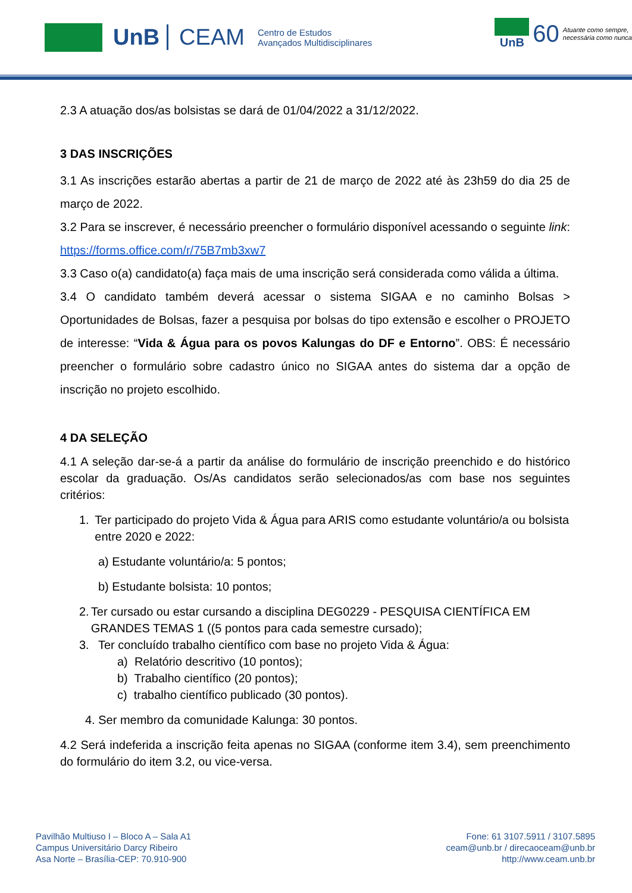UnB CEAM
Centro de Estudos
Avançados Multidisciplinares
UnB
60
Atuante como sempre,
necessária como nunca
2.3 A atuação dos/as bolsistas se dará de 01/04/2022 a 31/12/2022.
3 DAS INSCRIÇÕES
3.1 As inscrições estarão abertas a partir de 21 de março de 2022 até às 23h59 do dia 25 de março de 2022.
3.2 Para se inscrever, é necessário preencher o formulário disponível acessando o seguinte link: https://forms.office.com/r/75B7mb3xw7
3.3 Caso o(a) candidato(a) faça mais de uma inscrição será considerada como válida a última.
3.4 O candidato também deverá acessar o sistema SIGAA e no caminho Bolsas > Oportunidades de Bolsas, fazer a pesquisa por bolsas do tipo extensão e escolher o PROJETO de interesse: “Vida & Água para os povos Kalungas do DF e Entorno”. OBS: É necessário preencher o formulário sobre cadastro único no SIGAA antes do sistema dar a opção de inscrição no projeto escolhido.
4 DA SELEÇÃO
4.1 A seleção dar-se-á a partir da análise do formulário de inscrição preenchido e do histórico escolar da graduação. Os/As candidatos serão selecionados/as com base nos seguintes critérios:
1. Ter participado do projeto Vida & Água para ARIS como estudante voluntário/a ou bolsista entre 2020 e 2022:
a) Estudante voluntário/a: 5 pontos;
b) Estudante bolsista: 10 pontos;
2. Ter cursado ou estar cursando a disciplina DEG0229 - PESQUISA CIENTÍFICA EM GRANDES TEMAS 1 ((5 pontos para cada semestre cursado);
3. Ter concluído trabalho científico com base no projeto Vida & Água:
a) Relatório descritivo (10 pontos);
b) Trabalho científico (20 pontos);
c) trabalho científico publicado (30 pontos).
4. Ser membro da comunidade Kalunga: 30 pontos.
4.2 Será indeferida a inscrição feita apenas no SIGAA (conforme item 3.4), sem preenchimento do formulário do item 3.2, ou vice-versa.
Pavilhão Multiuso I – Bloco A – Sala A1
Campus Universitário Darcy Ribeiro
Asa Norte – Brasília-CEP: 70.910-900
Fone: 61 3107.5911 / 3107.5895
ceam@unb.br / direcaoceam@unb.br
http://www.ceam.unb.br